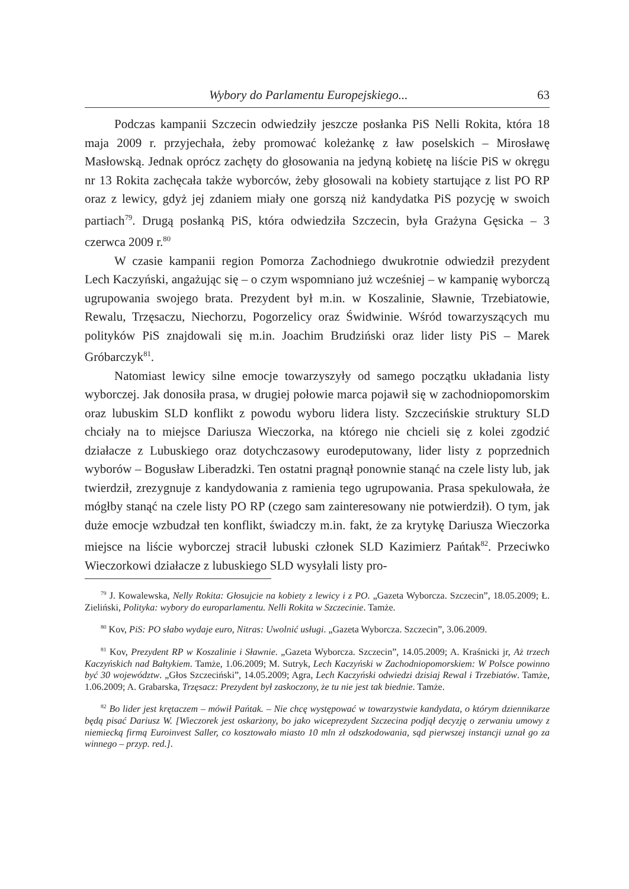Wybory do Parlamentu Europejskiego... 63
Podczas kampanii Szczecin odwiedziły jeszcze posłanka PiS Nelli Rokita, która 18 maja 2009 r. przyjechała, żeby promować koleżankę z ław poselskich – Mirosławę Masłowską. Jednak oprócz zachęty do głosowania na jedyną kobietę na liście PiS w okręgu nr 13 Rokita zachęcała także wyborców, żeby głosowali na kobiety startujące z list PO RP oraz z lewicy, gdyż jej zdaniem miały one gorszą niż kandydatka PiS pozycję w swoich partiach<sup>79</sup>. Drugą posłanką PiS, która odwiedziła Szczecin, była Grażyna Gęsicka – 3 czerwca 2009 r.<sup>80</sup>
W czasie kampanii region Pomorza Zachodniego dwukrotnie odwiedził prezydent Lech Kaczyński, angażując się – o czym wspomniano już wcześniej – w kampanię wyborczą ugrupowania swojego brata. Prezydent był m.in. w Koszalinie, Sławnie, Trzebiatowie, Rewalu, Trzęsaczu, Niechorzu, Pogorzelicy oraz Świdwinie. Wśród towarzyszących mu polityków PiS znajdowali się m.in. Joachim Brudziński oraz lider listy PiS – Marek Gróbarczyk<sup>81</sup>.
Natomiast lewicy silne emocje towarzyszyły od samego początku układania listy wyborczej. Jak donosiła prasa, w drugiej połowie marca pojawił się w zachodniopomorskim oraz lubuskim SLD konflikt z powodu wyboru lidera listy. Szczecińskie struktury SLD chciały na to miejsce Dariusza Wieczorka, na którego nie chcieli się z kolei zgodzić działacze z Lubuskiego oraz dotychczasowy eurodeputowany, lider listy z poprzednich wyborów – Bogusław Liberadzki. Ten ostatni pragnął ponownie stanąć na czele listy lub, jak twierdził, zrezygnuje z kandydowania z ramienia tego ugrupowania. Prasa spekulowała, że mógłby stanąć na czele listy PO RP (czego sam zainteresowany nie potwierdził). O tym, jak duże emocje wzbudzał ten konflikt, świadczy m.in. fakt, że za krytykę Dariusza Wieczorka miejsce na liście wyborczej stracił lubuski członek SLD Kazimierz Pańtak<sup>82</sup>. Przeciwko Wieczorkowi działacze z lubuskiego SLD wysyłali listy pro-
<sup>79</sup> J. Kowalewska, Nelly Rokita: Głosujcie na kobiety z lewicy i z PO. „Gazeta Wyborcza. Szczecin”, 18.05.2009; Ł. Zieliński, Polityka: wybory do europarlamentu. Nelli Rokita w Szczecinie. Tamże.
<sup>80</sup> Kov, PiS: PO słabo wydaje euro, Nitras: Uwolnić usługi. „Gazeta Wyborcza. Szczecin”, 3.06.2009.
<sup>81</sup> Kov, Prezydent RP w Koszalinie i Sławnie. „Gazeta Wyborcza. Szczecin”, 14.05.2009; A. Kraśnicki jr, Aż trzech Kaczyńskich nad Bałtykiem. Tamże, 1.06.2009; M. Sutryk, Lech Kaczyński w Zachodniopomorskiem: W Polsce powinno być 30 województw. „Głos Szczeciński”, 14.05.2009; Agra, Lech Kaczyński odwiedzi dzisiaj Rewal i Trzebiatów. Tamże, 1.06.2009; A. Grabarska, Trzęsacz: Prezydent był zaskoczony, że tu nie jest tak biednie. Tamże.
<sup>82</sup> Bo lider jest krętaczem – mówił Pańtak. – Nie chcę występować w towarzystwie kandydata, o którym dziennikarze będą pisać Dariusz W. [Wieczorek jest oskarżony, bo jako wiceprezydent Szczecina podjął decyzję o zerwaniu umowy z niemiecką firmą Euroinvest Saller, co kosztowało miasto 10 mln zł odszkodowania, sąd pierwszej instancji uznał go za winnego – przyp. red.].